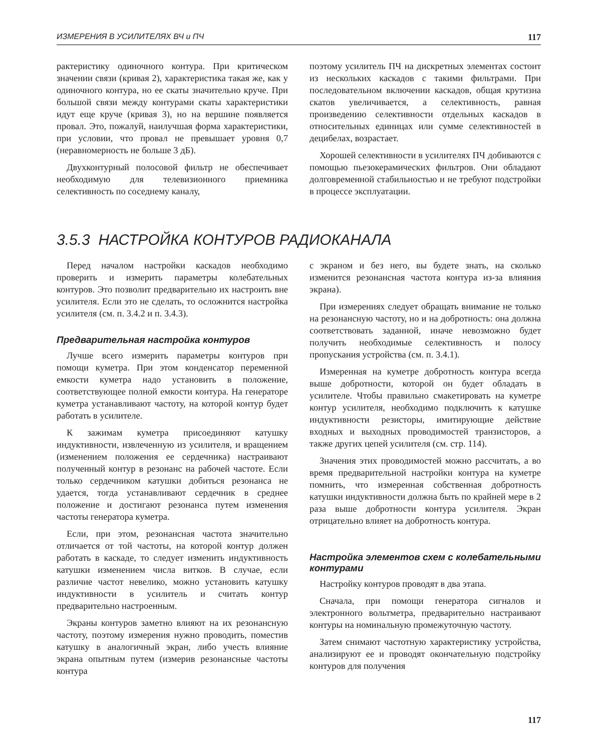ИЗМЕРЕНИЯ В УСИЛИТЕЛЯХ ВЧ и ПЧ 117
рактеристику одиночного контура. При критическом значении связи (кривая 2), характеристика такая же, как у одиночного контура, но ее скаты значительно круче. При большой связи между контурами скаты характеристики идут еще круче (кривая 3), но на вершине появляется провал. Это, пожалуй, наилучшая форма характеристики, при условии, что провал не превышает уровня 0,7 (неравномерность не больше 3 дБ).
Двухконтурный полосовой фильтр не обеспечивает необходимую для телевизионного приемника селективность по соседнему каналу,
поэтому усилитель ПЧ на дискретных элементах состоит из нескольких каскадов с такими фильтрами. При последовательном включении каскадов, общая крутизна скатов увеличивается, а селективность, равная произведению селективности отдельных каскадов в относительных единицах или сумме селективностей в децибелах, возрастает.
Хорошей селективности в усилителях ПЧ добиваются с помощью пьезокерамических фильтров. Они обладают долговременной стабильностью и не требуют подстройки в процессе эксплуатации.
3.5.3 НАСТРОЙКА КОНТУРОВ РАДИОКАНАЛА
Перед началом настройки каскадов необходимо проверить и измерить параметры колебательных контуров. Это позволит предварительно их настроить вне усилителя. Если это не сделать, то осложнится настройка усилителя (см. п. 3.4.2 и п. 3.4.3).
Предварительная настройка контуров
Лучше всего измерить параметры контуров при помощи куметра. При этом конденсатор переменной емкости куметра надо установить в положение, соответствующее полной емкости контура. На генераторе куметра устанавливают частоту, на которой контур будет работать в усилителе.
К зажимам куметра присоединяют катушку индуктивности, извлеченную из усилителя, и вращением (изменением положения ее сердечника) настраивают полученный контур в резонанс на рабочей частоте. Если только сердечником катушки добиться резонанса не удается, тогда устанавливают сердечник в среднее положение и достигают резонанса путем изменения частоты генератора куметра.
Если, при этом, резонансная частота значительно отличается от той частоты, на которой контур должен работать в каскаде, то следует изменить индуктивность катушки изменением числа витков. В случае, если различие частот невелико, можно установить катушку индуктивности в усилитель и считать контур предварительно настроенным.
Экраны контуров заметно влияют на их резонансную частоту, поэтому измерения нужно проводить, поместив катушку в аналогичный экран, либо учесть влияние экрана опытным путем (измерив резонансные частоты контура
с экраном и без него, вы будете знать, на сколько изменится резонансная частота контура из-за влияния экрана).
При измерениях следует обращать внимание не только на резонансную частоту, но и на добротность: она должна соответствовать заданной, иначе невозможно будет получить необходимые селективность и полосу пропускания устройства (см. п. 3.4.1).
Измеренная на куметре добротность контура всегда выше добротности, которой он будет обладать в усилителе. Чтобы правильно смакетировать на куметре контур усилителя, необходимо подключить к катушке индуктивности резисторы, имитирующие действие входных и выходных проводимостей транзисторов, а также других цепей усилителя (см. стр. 114).
Значения этих проводимостей можно рассчитать, а во время предварительной настройки контура на куметре помнить, что измеренная собственная добротность катушки индуктивности должна быть по крайней мере в 2 раза выше добротности контура усилителя. Экран отрицательно влияет на добротность контура.
Настройка элементов схем с колебательными контурами
Настройку контуров проводят в два этапа.
Сначала, при помощи генератора сигналов и электронного вольтметра, предварительно настраивают контуры на номинальную промежуточную частоту.
Затем снимают частотную характеристику устройства, анализируют ее и проводят окончательную подстройку контуров для получения
117